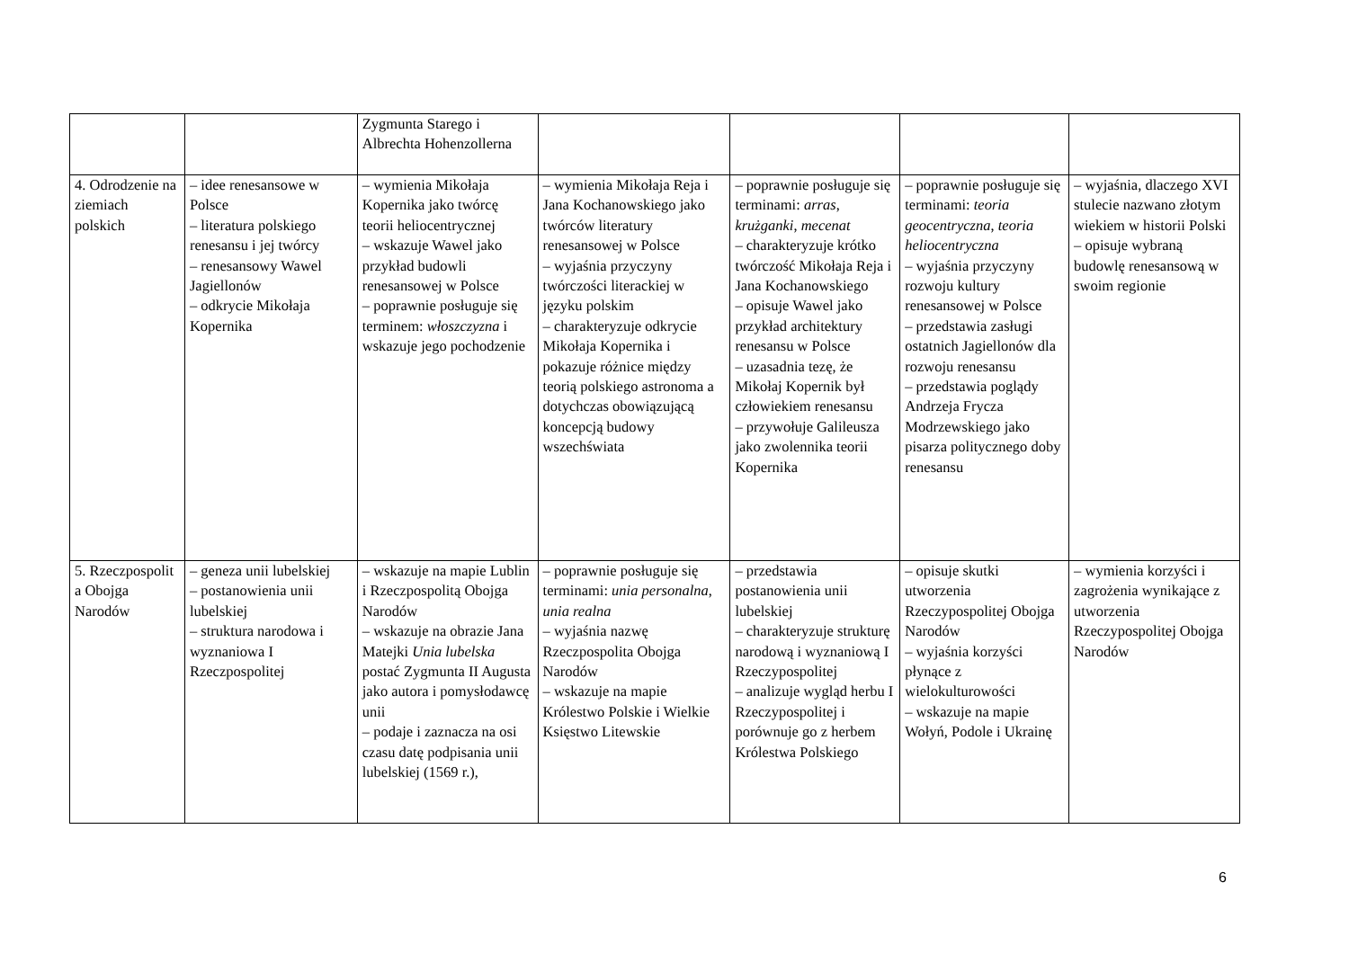| | | Zygmunta Starego i Albrechta Hohenzollerna | | | | |
| 4. Odrodzenie na ziemiach polskich | – idee renesansowe w Polsce – literatura polskiego renesansu i jej twórcy – renesansowy Wawel Jagiellonów – odkrycie Mikołaja Kopernika | – wymienia Mikołaja Kopernika jako twórcę teorii heliocentrycznej – wskazuje Wawel jako przykład budowli renesansowej w Polsce – poprawnie posługuje się terminem: włoszczyzna i wskazuje jego pochodzenie | – wymienia Mikołaja Reja i Jana Kochanowskiego jako twórców literatury renesansowej w Polsce – wyjaśnia przyczyny twórczości literackiej w języku polskim – charakteryzuje odkrycie Mikołaja Kopernika i pokazuje różnice między teorią polskiego astronoma a dotychczas obowiązującą koncepcją budowy wszechświata | – poprawnie posługuje się terminami: arras , krużganki , mecenat – charakteryzuje krótko twórczość Mikołaja Reja i Jana Kochanowskiego – opisuje Wawel jako przykład architektury renesansu w Polsce – uzasadnia tezę, że Mikołaj Kopernik był człowiekiem renesansu – przywołuje Galileusza jako zwolennika teorii Kopernika | – poprawnie posługuje się terminami: teoria geocentryczna , teoria heliocentryczna – wyjaśnia przyczyny rozwoju kultury renesansowej w Polsce – przedstawia zasługi ostatnich Jagiellonów dla rozwoju renesansu – przedstawia poglądy Andrzeja Frycza Modrzewskiego jako pisarza politycznego doby renesansu | – wyjaśnia, dlaczego XVI stulecie nazwano złotym wiekiem w historii Polski – opisuje wybraną budowlę renesansową w swoim regionie |
| 5. Rzeczpospolit a Obojga Narodów | – geneza unii lubelskiej – postanowienia unii lubelskiej – struktura narodowa i wyznaniowa I Rzeczpospolitej | – wskazuje na mapie Lublin i Rzeczpospolitą Obojga Narodów – wskazuje na obrazie Jana Matejki Unia lubelska postać Zygmunta II Augusta jako autora i pomysłodawcę unii – podaje i zaznacza na osi czasu datę podpisania unii lubelskiej (1569 r.), | – poprawnie posługuje się terminami: unia personalna , unia realna – wyjaśnia nazwę Rzeczpospolita Obojga Narodów – wskazuje na mapie Królestwo Polskie i Wielkie Księstwo Litewskie | – przedstawia postanowienia unii lubelskiej – charakteryzuje strukturę narodową i wyznaniową I Rzeczypospolitej – analizuje wygląd herbu I Rzeczypospolitej i porównuje go z herbem Królestwa Polskiego | – opisuje skutki utworzenia Rzeczypospolitej Obojga Narodów – wyjaśnia korzyści płynące z wielokulturowości – wskazuje na mapie Wołyń, Podole i Ukrainę | – wymienia korzyści i zagrożenia wynikające z utworzenia Rzeczypospolitej Obojga Narodów |
6